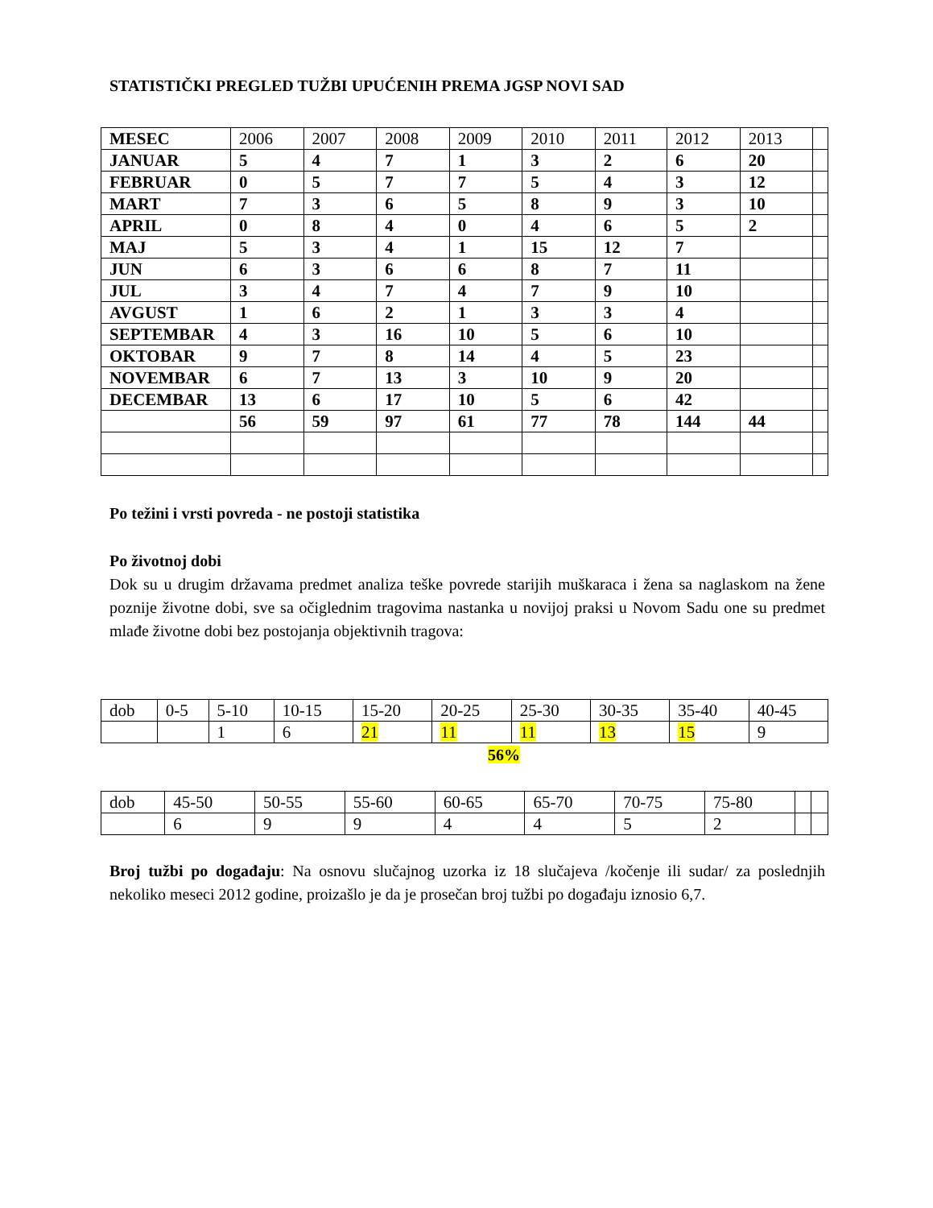STATISTIČKI PREGLED TUŽBI UPUĆENIH PREMA JGSP NOVI SAD
| MESEC | 2006 | 2007 | 2008 | 2009 | 2010 | 2011 | 2012 | 2013 | |
| --- | --- | --- | --- | --- | --- | --- | --- | --- | --- |
| JANUAR | 5 | 4 | 7 | 1 | 3 | 2 | 6 | 20 | |
| FEBRUAR | 0 | 5 | 7 | 7 | 5 | 4 | 3 | 12 | |
| MART | 7 | 3 | 6 | 5 | 8 | 9 | 3 | 10 | |
| APRIL | 0 | 8 | 4 | 0 | 4 | 6 | 5 | 2 | |
| MAJ | 5 | 3 | 4 | 1 | 15 | 12 | 7 | | |
| JUN | 6 | 3 | 6 | 6 | 8 | 7 | 11 | | |
| JUL | 3 | 4 | 7 | 4 | 7 | 9 | 10 | | |
| AVGUST | 1 | 6 | 2 | 1 | 3 | 3 | 4 | | |
| SEPTEMBAR | 4 | 3 | 16 | 10 | 5 | 6 | 10 | | |
| OKTOBAR | 9 | 7 | 8 | 14 | 4 | 5 | 23 | | |
| NOVEMBAR | 6 | 7 | 13 | 3 | 10 | 9 | 20 | | |
| DECEMBAR | 13 | 6 | 17 | 10 | 5 | 6 | 42 | | |
| | 56 | 59 | 97 | 61 | 77 | 78 | 144 | 44 | |
Po težini i vrsti povreda - ne postoji statistika
Po životnoj dobi
Dok su u drugim državama predmet analiza teške povrede starijih muškaraca i žena sa naglaskom na žene poznije životne dobi, sve sa očiglednim tragovima nastanka u novijoj praksi u Novom Sadu one su predmet mlađe životne dobi bez postojanja objektivnih tragova:
| dob | 0-5 | 5-10 | 10-15 | 15-20 | 20-25 | 25-30 | 30-35 | 35-40 | 40-45 |
| | | 1 | 6 | 21 | 11 | 11 | 13 | 15 | 9 |
56%
| dob | 45-50 | 50-55 | 55-60 | 60-65 | 65-70 | 70-75 | 75-80 | | |
| | 6 | 9 | 9 | 4 | 4 | 5 | 2 | | |
Broj tužbi po događaju: Na osnovu slučajnog uzorka iz 18 slučajeva /kočenje ili sudar/ za poslednjih nekoliko meseci 2012 godine, proizašlo je da je prosečan broj tužbi po događaju iznosio 6,7.